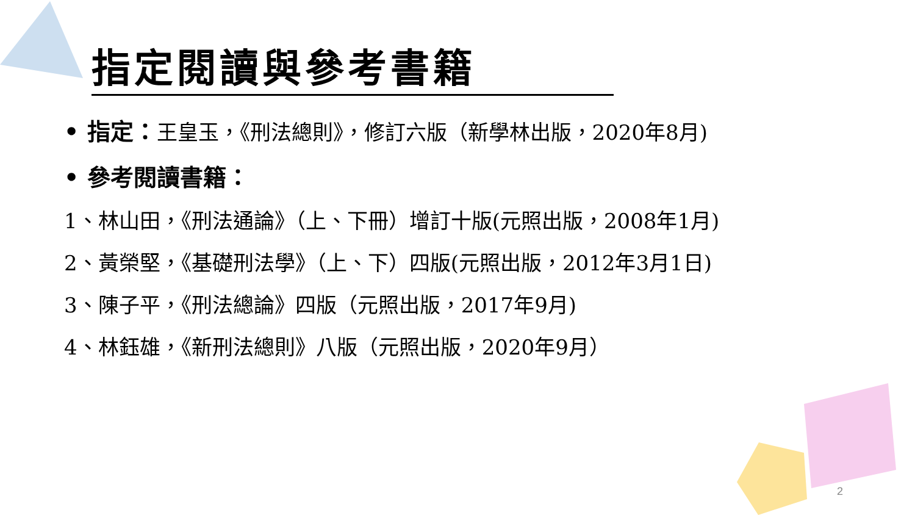指定閱讀與參考書籍
• 指定：王皇玉，《刑法總則》，修訂六版（新學林出版，2020年8月)
• 參考閱讀書籍：
1、林山田，《刑法通論》（上、下冊）增訂十版(元照出版，2008年1月)
2、黃榮堅，《基礎刑法學》（上、下）四版(元照出版，2012年3月1日)
3、陳子平，《刑法總論》四版（元照出版，2017年9月)
4、林鈺雄，《新刑法總則》八版（元照出版，2020年9月）
2